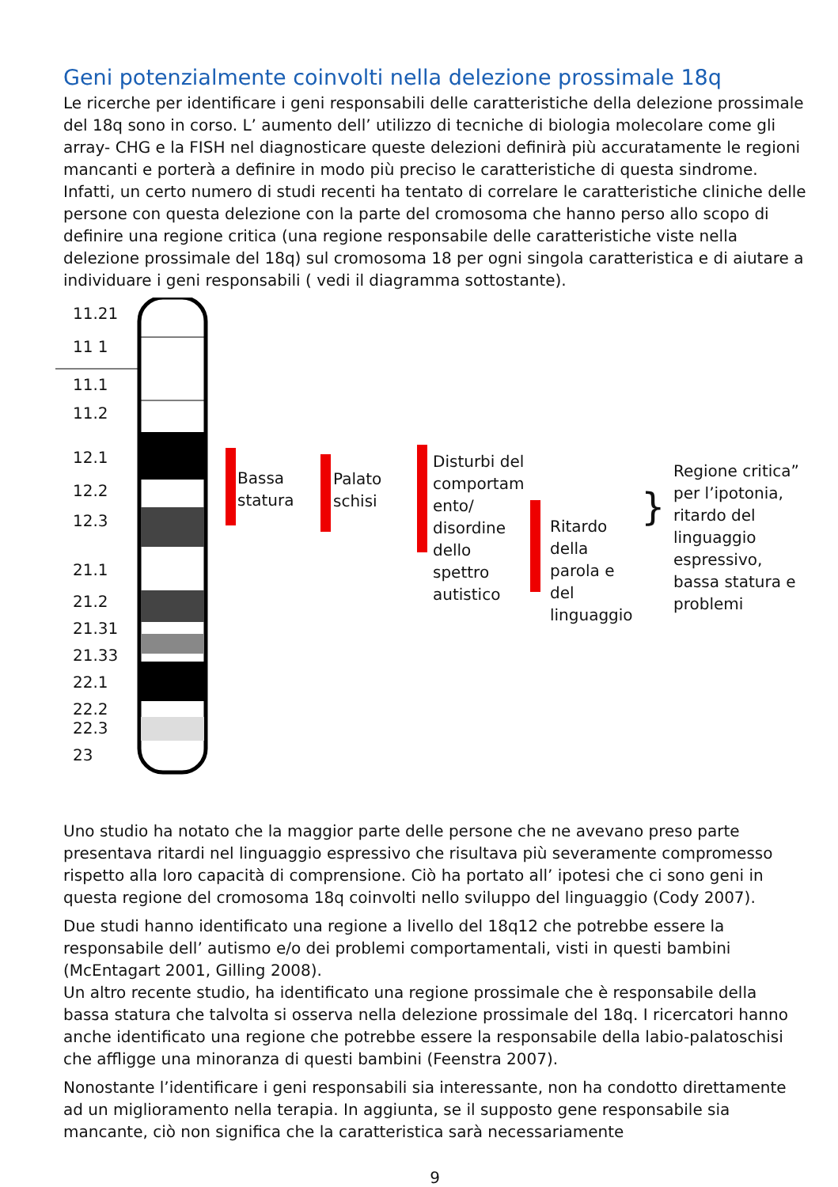Geni potenzialmente coinvolti nella delezione prossimale 18q
Le ricerche per identificare i geni responsabili delle caratteristiche della delezione prossimale del 18q sono in corso. L’ aumento dell’ utilizzo di tecniche di biologia molecolare come gli array- CHG e la FISH nel diagnosticare queste delezioni definirà più accuratamente le regioni mancanti e porterà a definire in modo più preciso le caratteristiche di questa sindrome. Infatti, un certo numero di studi recenti ha tentato di correlare le caratteristiche cliniche delle persone con questa delezione con la parte del cromosoma che hanno perso allo scopo di definire una regione critica (una regione responsabile delle caratteristiche viste nella delezione prossimale del 18q) sul cromosoma 18 per ogni singola caratteristica e di aiutare a individuare i geni responsabili ( vedi il diagramma sottostante).
11.21
11 1
11.1
11.2
12.1
12.2
12.3
21.1
21.2
21.31
21.33
22.1
22.2
22.3
23
Bassa
statura
Palato
schisi
Disturbi del
comportam
ento/
disordine
dello
spettro
autistico
Ritardo
della
parola e
del
linguaggio
}
Regione critica”
per l’ipotonia,
ritardo del
linguaggio
espressivo,
bassa statura e
problemi
Uno studio ha notato che la maggior parte delle persone che ne avevano preso parte presentava ritardi nel linguaggio espressivo che risultava più severamente compromesso rispetto alla loro capacità di comprensione. Ciò ha portato all’ ipotesi che ci sono geni in questa regione del cromosoma 18q coinvolti nello sviluppo del linguaggio (Cody 2007).
Due studi hanno identificato una regione a livello del 18q12 che potrebbe essere la responsabile dell’ autismo e/o dei problemi comportamentali, visti in questi bambini (McEntagart 2001, Gilling 2008).
Un altro recente studio, ha identificato una regione prossimale che è responsabile della bassa statura che talvolta si osserva nella delezione prossimale del 18q. I ricercatori hanno anche identificato una regione che potrebbe essere la responsabile della labio-palatoschisi che affligge una minoranza di questi bambini (Feenstra 2007).
Nonostante l’identificare i geni responsabili sia interessante, non ha condotto direttamente ad un miglioramento nella terapia. In aggiunta, se il supposto gene responsabile sia mancante, ciò non significa che la caratteristica sarà necessariamente
9